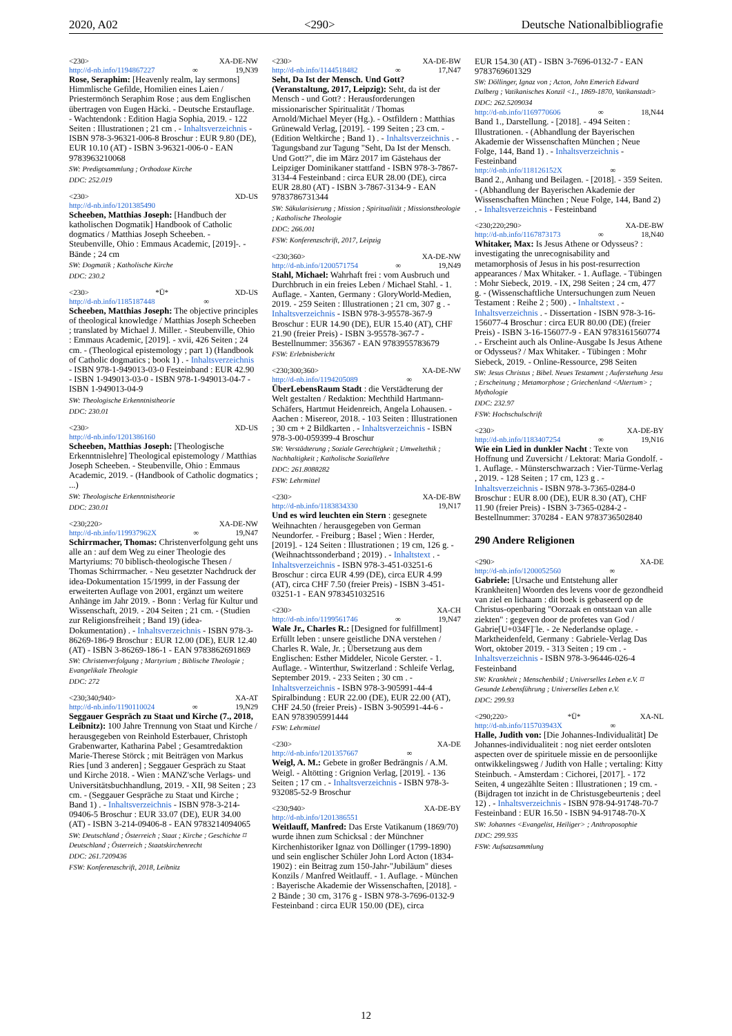2020, A02 <290> Deutsche Nationalbibliografie
<230> XA-DE-NW
http://d-nb.info/1194867227 ∞ 19,N39
Rose, Seraphim: [Heavenly realm, lay sermons] Himmlische Gefilde, Homilien eines Laien / Priestermönch Seraphim Rose ; aus dem Englischen übertragen von Eugen Häcki. - Deutsche Erstauflage. - Wachtendonk : Edition Hagia Sophia, 2019. - 122 Seiten : Illustrationen ; 21 cm . - Inhaltsverzeichnis - ISBN 978-3-96321-006-8 Broschur : EUR 9.80 (DE), EUR 10.10 (AT) - ISBN 3-96321-006-0 - EAN 9783963210068
SW: Predigtsammlung ; Orthodoxe Kirche
DDC: 252.019
<230> XD-US
http://d-nb.info/1201385490
Scheeben, Matthias Joseph: [Handbuch der katholischen Dogmatik] Handbook of Catholic dogmatics / Matthias Joseph Scheeben. - Steubenville, Ohio : Emmaus Academic, [2019]-. - Bände ; 24 cm
SW: Dogmatik ; Katholische Kirche
DDC: 230.2
<230> *Ü* XD-US
http://d-nb.info/1185187448 ∞
Scheeben, Matthias Joseph: The objective principles of theological knowledge / Matthias Joseph Scheeben ; translated by Michael J. Miller. - Steubenville, Ohio : Emmaus Academic, [2019]. - xvii, 426 Seiten ; 24 cm. - (Theological epistemology ; part 1) (Handbook of Catholic dogmatics ; book 1) . - Inhaltsverzeichnis - ISBN 978-1-949013-03-0 Festeinband : EUR 42.90 - ISBN 1-949013-03-0 - ISBN 978-1-949013-04-7 - ISBN 1-949013-04-9
SW: Theologische Erkenntnistheorie
DDC: 230.01
<230> XD-US
http://d-nb.info/1201386160
Scheeben, Matthias Joseph: [Theologische Erkenntnislehre] Theological epistemology / Matthias Joseph Scheeben. - Steubenville, Ohio : Emmaus Academic, 2019. - (Handbook of Catholic dogmatics ; ...)
SW: Theologische Erkenntnistheorie
DDC: 230.01
<230;220> XA-DE-NW
http://d-nb.info/119937962X ∞ 19,N47
Schirrmacher, Thomas: Christenverfolgung geht uns alle an : auf dem Weg zu einer Theologie des Martyriums: 70 biblisch-theologische Thesen / Thomas Schirrmacher. - Neu gesetzter Nachdruck der idea-Dokumentation 15/1999, in der Fassung der erweiterten Auflage von 2001, ergänzt um weitere Anhänge im Jahr 2019. - Bonn : Verlag für Kultur und Wissenschaft, 2019. - 204 Seiten ; 21 cm. - (Studien zur Religionsfreiheit ; Band 19) (idea-Dokumentation) . - Inhaltsverzeichnis - ISBN 978-3-86269-186-9 Broschur : EUR 12.00 (DE), EUR 12.40 (AT) - ISBN 3-86269-186-1 - EAN 9783862691869
SW: Christenverfolgung ; Martyrium ; Biblische Theologie ; Evangelikale Theologie
DDC: 272
<230;340;940> XA-AT
http://d-nb.info/1190110024 ∞ 19,N29
Seggauer Gespräch zu Staat und Kirche (7., 2018, Leibnitz): 100 Jahre Trennung von Staat und Kirche / herausgegeben von Reinhold Esterbauer, Christoph Grabenwarter, Katharina Pabel ; Gesamtredaktion Marie-Therese Störck ; mit Beiträgen von Markus Ries [und 3 anderen] ; Seggauer Gespräch zu Staat und Kirche 2018. - Wien : MANZ'sche Verlags- und Universitätsbuchhandlung, 2019. - XII, 98 Seiten ; 23 cm. - (Seggauer Gespräche zu Staat und Kirche ; Band 1) . - Inhaltsverzeichnis - ISBN 978-3-214-09406-5 Broschur : EUR 33.07 (DE), EUR 34.00 (AT) - ISBN 3-214-09406-8 - EAN 9783214094065
SW: Deutschland ; Österreich ; Staat ; Kirche ; Geschichte ⌑ Deutschland ; Österreich ; Staatskirchenrecht
DDC: 261.7209436
FSW: Konferenzschrift, 2018, Leibnitz
<230> XA-DE-BW
http://d-nb.info/1144518482 ∞ 17,N47
Seht, Da Ist der Mensch. Und Gott? (Veranstaltung, 2017, Leipzig): Seht, da ist der Mensch - und Gott? : Herausforderungen missionarischer Spiritualität / Thomas Arnold/Michael Meyer (Hg.). - Ostfildern : Matthias Grünewald Verlag, [2019]. - 199 Seiten ; 23 cm. - (Edition Weltkirche ; Band 1) . - Inhaltsverzeichnis . - Tagungsband zur Tagung "Seht, Da Ist der Mensch. Und Gott?", die im März 2017 im Gästehaus der Leipziger Dominikaner stattfand - ISBN 978-3-7867-3134-4 Festeinband : circa EUR 28.00 (DE), circa EUR 28.80 (AT) - ISBN 3-7867-3134-9 - EAN 9783786731344
SW: Säkularisierung ; Mission ; Spiritualität ; Missionstheologie ; Katholische Theologie
DDC: 266.001
FSW: Konferenzschrift, 2017, Leipzig
<230;360> XA-DE-NW
http://d-nb.info/1200571754 ∞ 19,N49
Stahl, Michael: Wahrhaft frei : vom Ausbruch und Durchbruch in ein freies Leben / Michael Stahl. - 1. Auflage. - Xanten, Germany : GloryWorld-Medien, 2019. - 259 Seiten : Illustrationen ; 21 cm, 307 g . - Inhaltsverzeichnis - ISBN 978-3-95578-367-9 Broschur : EUR 14.90 (DE), EUR 15.40 (AT), CHF 21.90 (freier Preis) - ISBN 3-95578-367-7 - Bestellnummer: 356367 - EAN 9783955783679
FSW: Erlebnisbericht
<230;300;360> XA-DE-NW
http://d-nb.info/1194205089 ∞
ÜberLebensRaum Stadt : die Verstädterung der Welt gestalten / Redaktion: Mechthild Hartmann-Schäfers, Hartmut Heidenreich, Angela Lohausen. - Aachen : Misereor, 2018. - 103 Seiten : Illustrationen ; 30 cm + 2 Bildkarten . - Inhaltsverzeichnis - ISBN 978-3-00-059399-4 Broschur
SW: Verstädterung ; Soziale Gerechtigkeit ; Umweltethik ; Nachhaltigkeit ; Katholische Soziallehre
DDC: 261.8088282
FSW: Lehrmittel
<230> XA-DE-BW
http://d-nb.info/1183834330 19,N17
Und es wird leuchten ein Stern : gesegnete Weihnachten / herausgegeben von German Neundorfer. - Freiburg ; Basel ; Wien : Herder, [2019]. - 124 Seiten : Illustrationen ; 19 cm, 126 g. - (Weihnachtssonderband ; 2019) . - Inhaltstext . - Inhaltsverzeichnis - ISBN 978-3-451-03251-6 Broschur : circa EUR 4.99 (DE), circa EUR 4.99 (AT), circa CHF 7.50 (freier Preis) - ISBN 3-451-03251-1 - EAN 9783451032516
<230> XA-CH
http://d-nb.info/1199561746 ∞ 19,N47
Wale Jr., Charles R.: [Designed for fulfillment] Erfüllt leben : unsere geistliche DNA verstehen / Charles R. Wale, Jr. ; Übersetzung aus dem Englischen: Esther Middeler, Nicole Gerster. - 1. Auflage. - Winterthur, Switzerland : Schleife Verlag, September 2019. - 233 Seiten ; 30 cm . - Inhaltsverzeichnis - ISBN 978-3-905991-44-4 Spiralbindung : EUR 22.00 (DE), EUR 22.00 (AT), CHF 24.50 (freier Preis) - ISBN 3-905991-44-6 - EAN 9783905991444
FSW: Lehrmittel
<230> XA-DE
http://d-nb.info/1201357667 ∞
Weigl, A. M.: Gebete in großer Bedrängnis / A.M. Weigl. - Altötting : Grignion Verlag, [2019]. - 136 Seiten ; 17 cm . - Inhaltsverzeichnis - ISBN 978-3-932085-52-9 Broschur
<230;940> XA-DE-BY
http://d-nb.info/1201386551
Weitlauff, Manfred: Das Erste Vatikanum (1869/70) wurde ihnen zum Schicksal : der Münchner Kirchenhistoriker Ignaz von Döllinger (1799-1890) und sein englischer Schüler John Lord Acton (1834-1902) : ein Beitrag zum 150-Jahr-"Jubiläum" dieses Konzils / Manfred Weitlauff. - 1. Auflage. - München : Bayerische Akademie der Wissenschaften, [2018]. - 2 Bände ; 30 cm, 3176 g - ISBN 978-3-7696-0132-9 Festeinband : circa EUR 150.00 (DE), circa
EUR 154.30 (AT) - ISBN 3-7696-0132-7 - EAN 9783769601329
SW: Döllinger, Ignaz von ; Acton, John Emerich Edward Dalberg ; Vatikanisches Konzil <1., 1869-1870, Vatikanstadt>
DDC: 262.5209034
http://d-nb.info/1169770606 ∞ 18,N44
Band 1., Darstellung. - [2018]. - 494 Seiten : Illustrationen. - (Abhandlung der Bayerischen Akademie der Wissenschaften München ; Neue Folge, 144, Band 1) . - Inhaltsverzeichnis - Festeinband
http://d-nb.info/118126152X ∞
Band 2., Anhang und Beilagen. - [2018]. - 359 Seiten. - (Abhandlung der Bayerischen Akademie der Wissenschaften München ; Neue Folge, 144, Band 2) . - Inhaltsverzeichnis - Festeinband
<230;220;290> XA-DE-BW
http://d-nb.info/1167873173 ∞ 18,N40
Whitaker, Max: Is Jesus Athene or Odysseus? : investigating the unrecognisability and metamorphosis of Jesus in his post-resurrection appearances / Max Whitaker. - 1. Auflage. - Tübingen : Mohr Siebeck, 2019. - IX, 298 Seiten ; 24 cm, 477 g. - (Wissenschaftliche Untersuchungen zum Neuen Testament : Reihe 2 ; 500) . - Inhaltstext . - Inhaltsverzeichnis . - Dissertation - ISBN 978-3-16-156077-4 Broschur : circa EUR 80.00 (DE) (freier Preis) - ISBN 3-16-156077-9 - EAN 9783161560774 . - Erscheint auch als Online-Ausgabe Is Jesus Athene or Odysseus? / Max Whitaker. - Tübingen : Mohr Siebeck, 2019. - Online-Ressource, 298 Seiten
SW: Jesus Christus ; Bibel. Neues Testament ; Auferstehung Jesu ; Erscheinung ; Metamorphose ; Griechenland <Altertum> ; Mythologie
DDC: 232.97
FSW: Hochschulschrift
<230> XA-DE-BY
http://d-nb.info/1183407254 ∞ 19,N16
Wie ein Lied in dunkler Nacht : Texte von Hoffnung und Zuversicht / Lektorat: Maria Gondolf. - 1. Auflage. - Münsterschwarzach : Vier-Türme-Verlag , 2019. - 128 Seiten ; 17 cm, 123 g . - Inhaltsverzeichnis - ISBN 978-3-7365-0284-0 Broschur : EUR 8.00 (DE), EUR 8.30 (AT), CHF 11.90 (freier Preis) - ISBN 3-7365-0284-2 - Bestellnummer: 370284 - EAN 9783736502840
290 Andere Religionen
<290> XA-DE
http://d-nb.info/1200052560 ∞
Gabriele: [Ursache und Entstehung aller Krankheiten] Woorden des levens voor de gezondheid van ziel en lichaam : dit boek is gebaseerd op de Christus-openbaring "Oorzaak en ontstaan van alle ziekten" : gegeven door de profetes van God / Gabrie[U+034F]¨le. - 2e Nederlandse oplage. - Marktheidenfeld, Germany : Gabriele-Verlag Das Wort, oktober 2019. - 313 Seiten ; 19 cm . - Inhaltsverzeichnis - ISBN 978-3-96446-026-4 Festeinband
SW: Krankheit ; Menschenbild ; Universelles Leben e.V. ⌑ Gesunde Lebensführung ; Universelles Leben e.V.
DDC: 299.93
<290;220> *Ü* XA-NL
http://d-nb.info/115703943X ∞
Halle, Judith von: [Die Johannes-Individualität] De Johannes-individualiteit : nog niet eerder ontsloten aspecten over de spirituele missie en de persoonlijke ontwikkelingsweg / Judith von Halle ; vertaling: Kitty Steinbuch. - Amsterdam : Cichorei, [2017]. - 172 Seiten, 4 ungezählte Seiten : Illustrationen ; 19 cm. - (Bijdragen tot inzicht in de Christusgebeurtenis ; deel 12) . - Inhaltsverzeichnis - ISBN 978-94-91748-70-7 Festeinband : EUR 16.50 - ISBN 94-91748-70-X
SW: Johannes <Evangelist, Heiliger> ; Anthroposophie
DDC: 299.935
FSW: Aufsatzsammlung
12